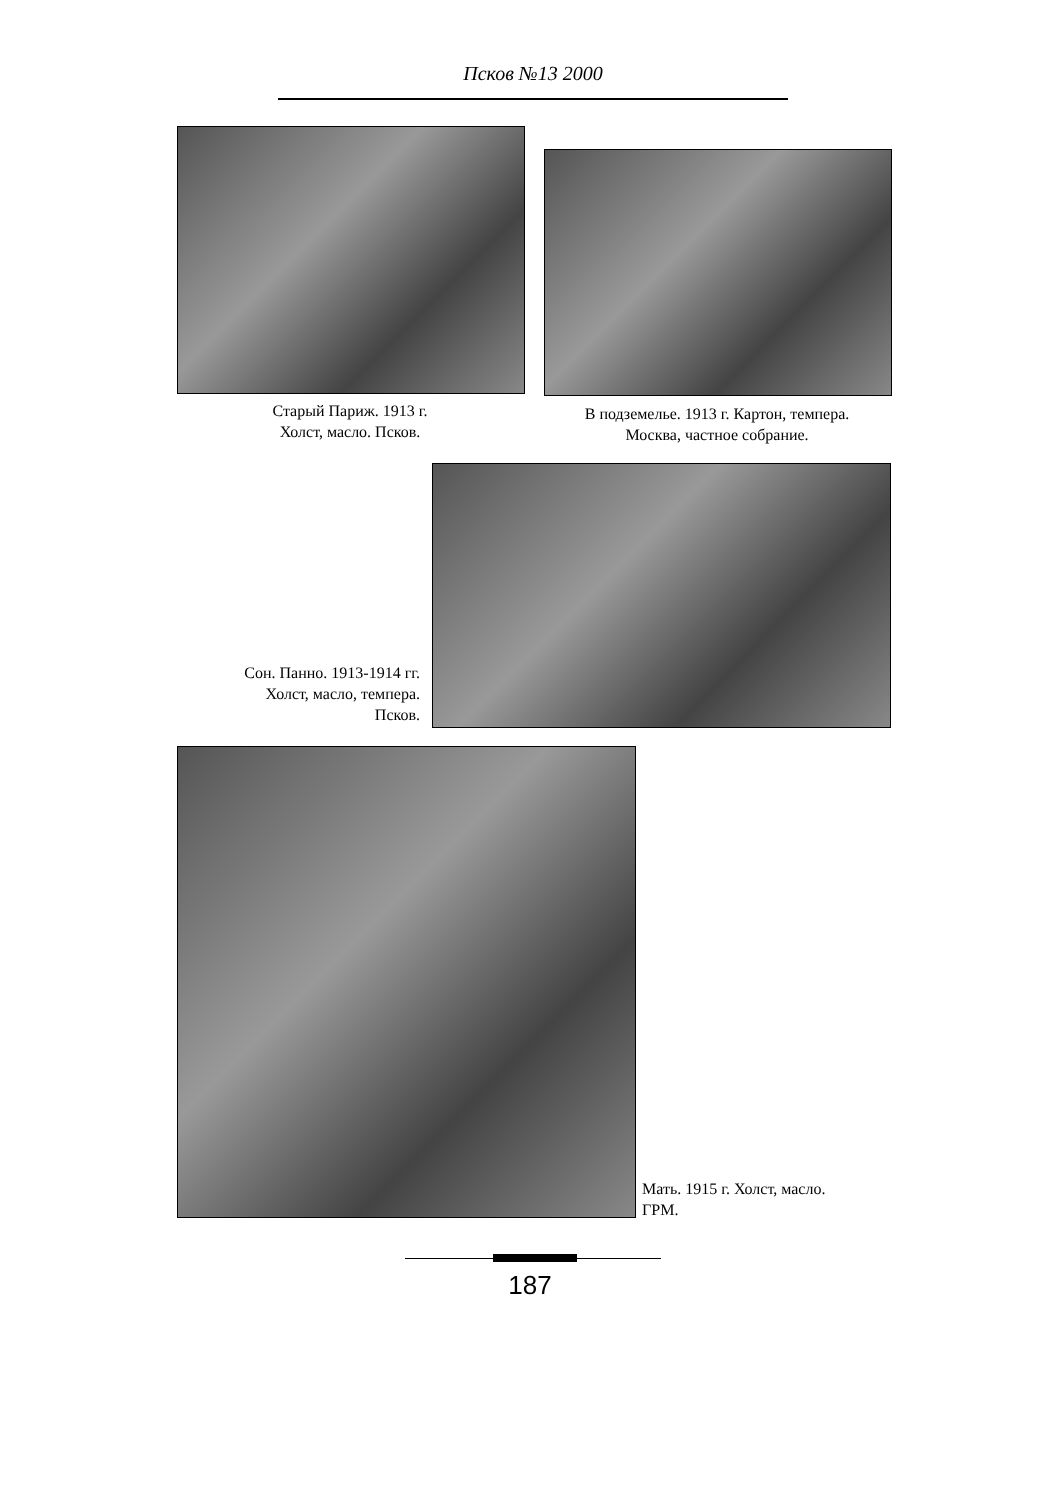Псков №13 2000
Старый Париж. 1913 г.
Холст, масло. Псков.
В подземелье. 1913 г. Картон, темпера.
Москва, частное собрание.
Сон. Панно. 1913-1914 гг.
Холст, масло, темпера.
Псков.
Мать. 1915 г. Холст, масло.
ГРМ.
187